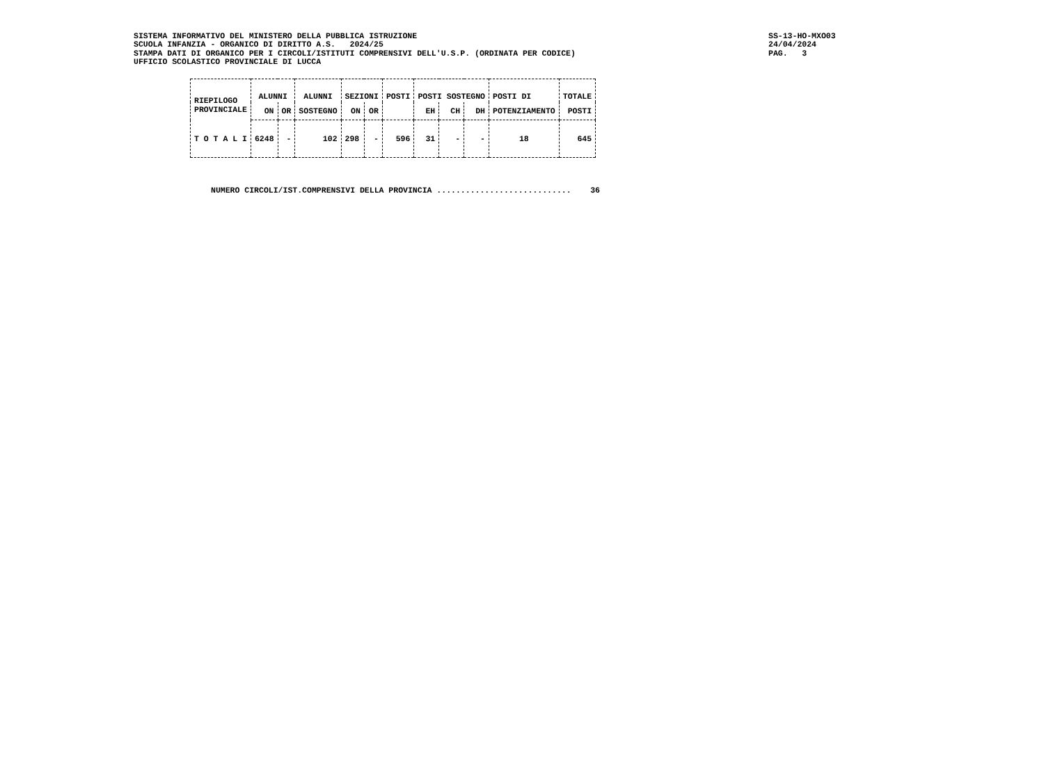SISTEMA INFORMATIVO DEL MINISTERO DELLA PUBBLICA ISTRUZIONE SCUOLA INFANZIA - ORGANICO DI DIRITTO A.S. 2024/25 STAMPA DATI DI ORGANICO PER I CIRCOLI/ISTITUTI COMPRENSIVI DELL'U.S.P. (ORDINATA PER CODICE) UFFICIO SCOLASTICO PROVINCIALE DI LUCCA
SS-13-HO-MXO03 24/04/2024 PAG. 3
| RIEPILOGO PROVINCIALE | ALUNNI | | ALUNNI | SEZIONI | | POSTI | POSTI SOSTEGNO | | | POSTI DI | TOTALE |
| --- | --- | --- | --- | --- | --- | --- | --- | --- | --- | --- | --- |
| | ON | OR | SOSTEGNO | ON | OR | | EH | CH | DH | POTENZIAMENTO | POSTI |
| T O T A L I | 6248 | - | 102 | 298 | - | 596 | 31 | - | - | 18 | 645 |
NUMERO CIRCOLI/IST.COMPRENSIVI DELLA PROVINCIA ............................ 36